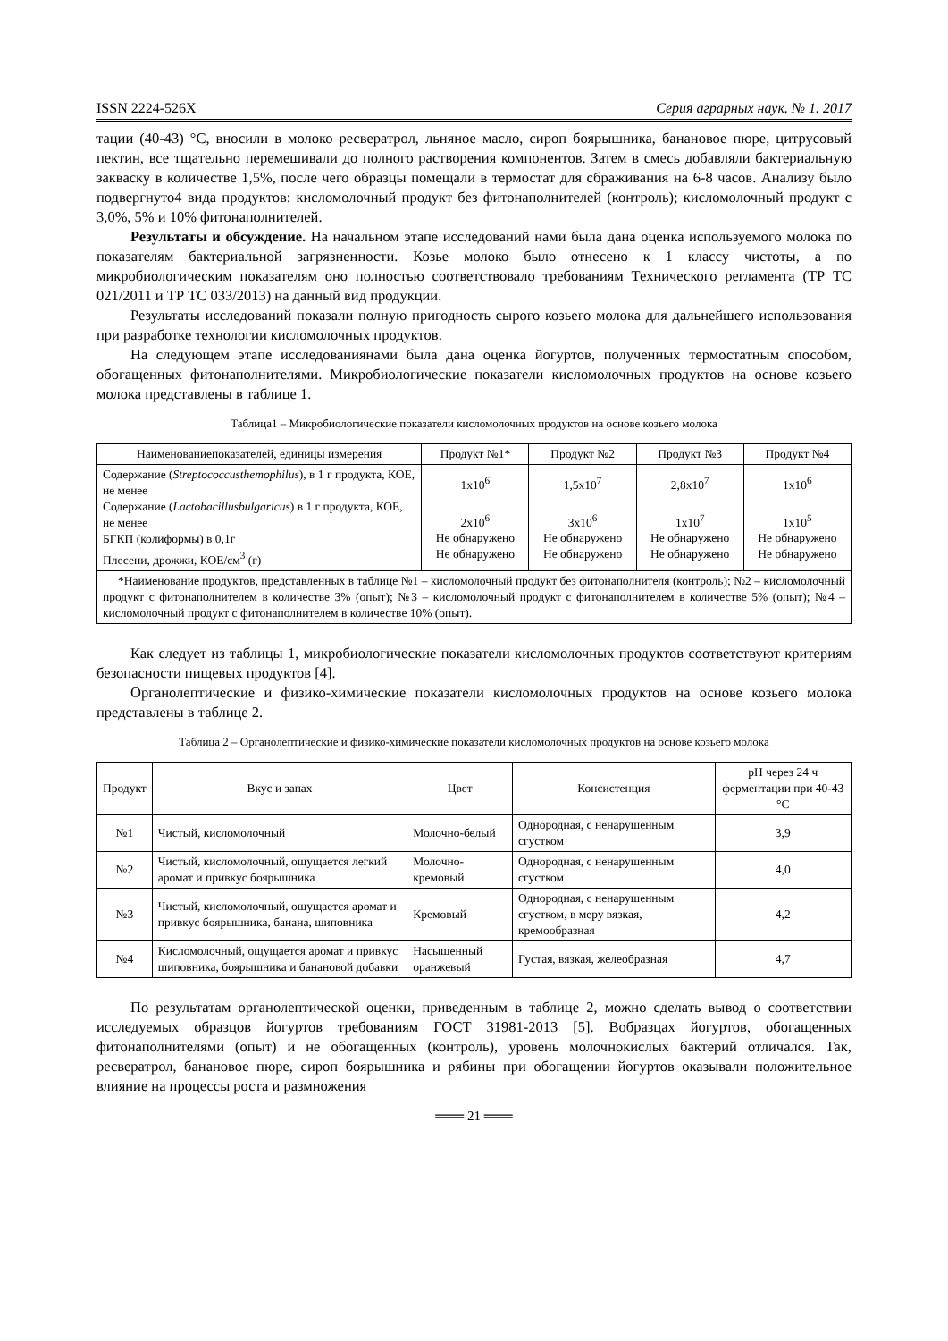ISSN 2224-526X Серия аграрных наук. № 1. 2017
тации (40-43) °С, вносили в молоко ресвератрол, льняное масло, сироп боярышника, банановое пюре, цитрусовый пектин, все тщательно перемешивали до полного растворения компонентов. Затем в смесь добавляли бактериальную закваску в количестве 1,5%, после чего образцы помещали в термостат для сбраживания на 6-8 часов. Анализу было подвергнуто4 вида продуктов: кисломолочный продукт без фитонаполнителей (контроль); кисломолочный продукт с 3,0%, 5% и 10% фитонаполнителей.
Результаты и обсуждение. На начальном этапе исследований нами была дана оценка используемого молока по показателям бактериальной загрязненности. Козье молоко было отнесено к 1 классу чистоты, а по микробиологическим показателям оно полностью соответствовало требованиям Технического регламента (ТР ТС 021/2011 и ТР ТС 033/2013) на данный вид продукции.
Результаты исследований показали полную пригодность сырого козьего молока для дальнейшего использования при разработке технологии кисломолочных продуктов.
На следующем этапе исследованиянами была дана оценка йогуртов, полученных термостатным способом, обогащенных фитонаполнителями. Микробиологические показатели кисломолочных продуктов на основе козьего молока представлены в таблице 1.
Таблица1 – Микробиологические показатели кисломолочных продуктов на основе козьего молока
| Наименованиепоказателей, единицы измерения | Продукт №1* | Продукт №2 | Продукт №3 | Продукт №4 |
| --- | --- | --- | --- | --- |
| Содержание ( Streptococcusthemophilus ), в 1 г продукта, КОЕ, не менее Содержание ( Lactobacillusbulgaricus ) в 1 г продукта, КОЕ, не менее БГКП (колиформы) в 0,1г Плесени, дрожжи, КОЕ/см<sup>3</sup> (г) | 1x10<sup>6</sup> 2x10<sup>6</sup> Не обнаружено Не обнаружено | 1,5x10<sup>7</sup> 3x10<sup>6</sup> Не обнаружено Не обнаружено | 2,8x10<sup>7</sup> 1x10<sup>7</sup> Не обнаружено Не обнаружено | 1x10<sup>6</sup> 1x10<sup>5</sup> Не обнаружено Не обнаружено |
| *Наименование продуктов, представленных в таблице №1 – кисломолочный продукт без фитонаполнителя (контроль); №2 – кисломолочный продукт с фитонаполнителем в количестве 3% (опыт); №3 – кисломолочный продукт с фитонаполнителем в количестве 5% (опыт); №4 – кисломолочный продукт с фитонаполнителем в количестве 10% (опыт). | | | | |
Как следует из таблицы 1, микробиологические показатели кисломолочных продуктов соответствуют критериям безопасности пищевых продуктов [4].
Органолептические и физико-химические показатели кисломолочных продуктов на основе козьего молока представлены в таблице 2.
Таблица 2 – Органолептические и физико-химические показатели кисломолочных продуктов на основе козьего молока
| Продукт | Вкус и запах | Цвет | Консистенция | pH через 24 ч ферментации при 40-43 °С |
| --- | --- | --- | --- | --- |
| №1 | Чистый, кисломолочный | Молочно-белый | Однородная, с ненарушенным сгустком | 3,9 |
| №2 | Чистый, кисломолочный, ощущается легкий аромат и привкус боярышника | Молочно-кремовый | Однородная, с ненарушенным сгустком | 4,0 |
| №3 | Чистый, кисломолочный, ощущается аромат и привкус боярышника, банана, шиповника | Кремовый | Однородная, с ненарушенным сгустком, в меру вязкая, кремообразная | 4,2 |
| №4 | Кисломолочный, ощущается аромат и привкус шиповника, боярышника и банановой добавки | Насыщенный оранжевый | Густая, вязкая, желеобразная | 4,7 |
По результатам органолептической оценки, приведенным в таблице 2, можно сделать вывод о соответствии исследуемых образцов йогуртов требованиям ГОСТ 31981-2013 [5]. Вобразцах йогуртов, обогащенных фитонаполнителями (опыт) и не обогащенных (контроль), уровень молочнокислых бактерий отличался. Так, ресвератрол, банановое пюре, сироп боярышника и рябины при обогащении йогуртов оказывали положительное влияние на процессы роста и размножения
═══ 21 ═══